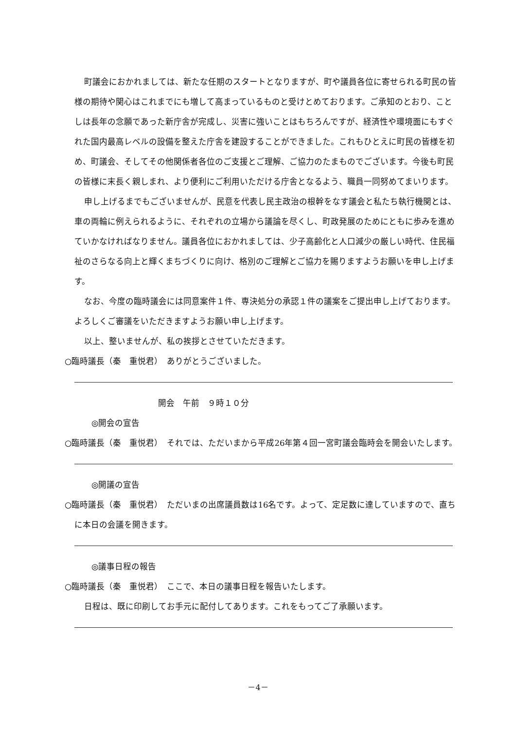町議会におかれましては、新たな任期のスタートとなりますが、町や議員各位に寄せられる町民の皆様の期待や関心はこれまでにも増して高まっているものと受けとめております。ご承知のとおり、ことしは長年の念願であった新庁舎が完成し、災害に強いことはもちろんですが、経済性や環境面にもすぐれた国内最高レベルの設備を整えた庁舎を建設することができました。これもひとえに町民の皆様を初め、町議会、そしてその他関係者各位のご支援とご理解、ご協力のたまものでございます。今後も町民の皆様に末長く親しまれ、より便利にご利用いただける庁舎となるよう、職員一同努めてまいります。
申し上げるまでもございませんが、民意を代表し民主政治の根幹をなす議会と私たち執行機関とは、車の両輪に例えられるように、それぞれの立場から議論を尽くし、町政発展のためにともに歩みを進めていかなければなりません。議員各位におかれましては、少子高齢化と人口減少の厳しい時代、住民福祉のさらなる向上と輝くまちづくりに向け、格別のご理解とご協力を賜りますようお願いを申し上げます。
なお、今度の臨時議会には同意案件１件、専決処分の承認１件の議案をご提出申し上げております。よろしくご審議をいただきますようお願い申し上げます。
以上、整いませんが、私の挨拶とさせていただきます。
○臨時議長（秦　重悦君）　ありがとうございました。
開会　午前　９時１０分
◎開会の宣告
○臨時議長（秦　重悦君）　それでは、ただいまから平成26年第４回一宮町議会臨時会を開会いたします。
◎開議の宣告
○臨時議長（秦　重悦君）　ただいまの出席議員数は16名です。よって、定足数に達していますので、直ちに本日の会議を開きます。
◎議事日程の報告
○臨時議長（秦　重悦君）　ここで、本日の議事日程を報告いたします。
日程は、既に印刷してお手元に配付してあります。これをもってご了承願います。
－4－